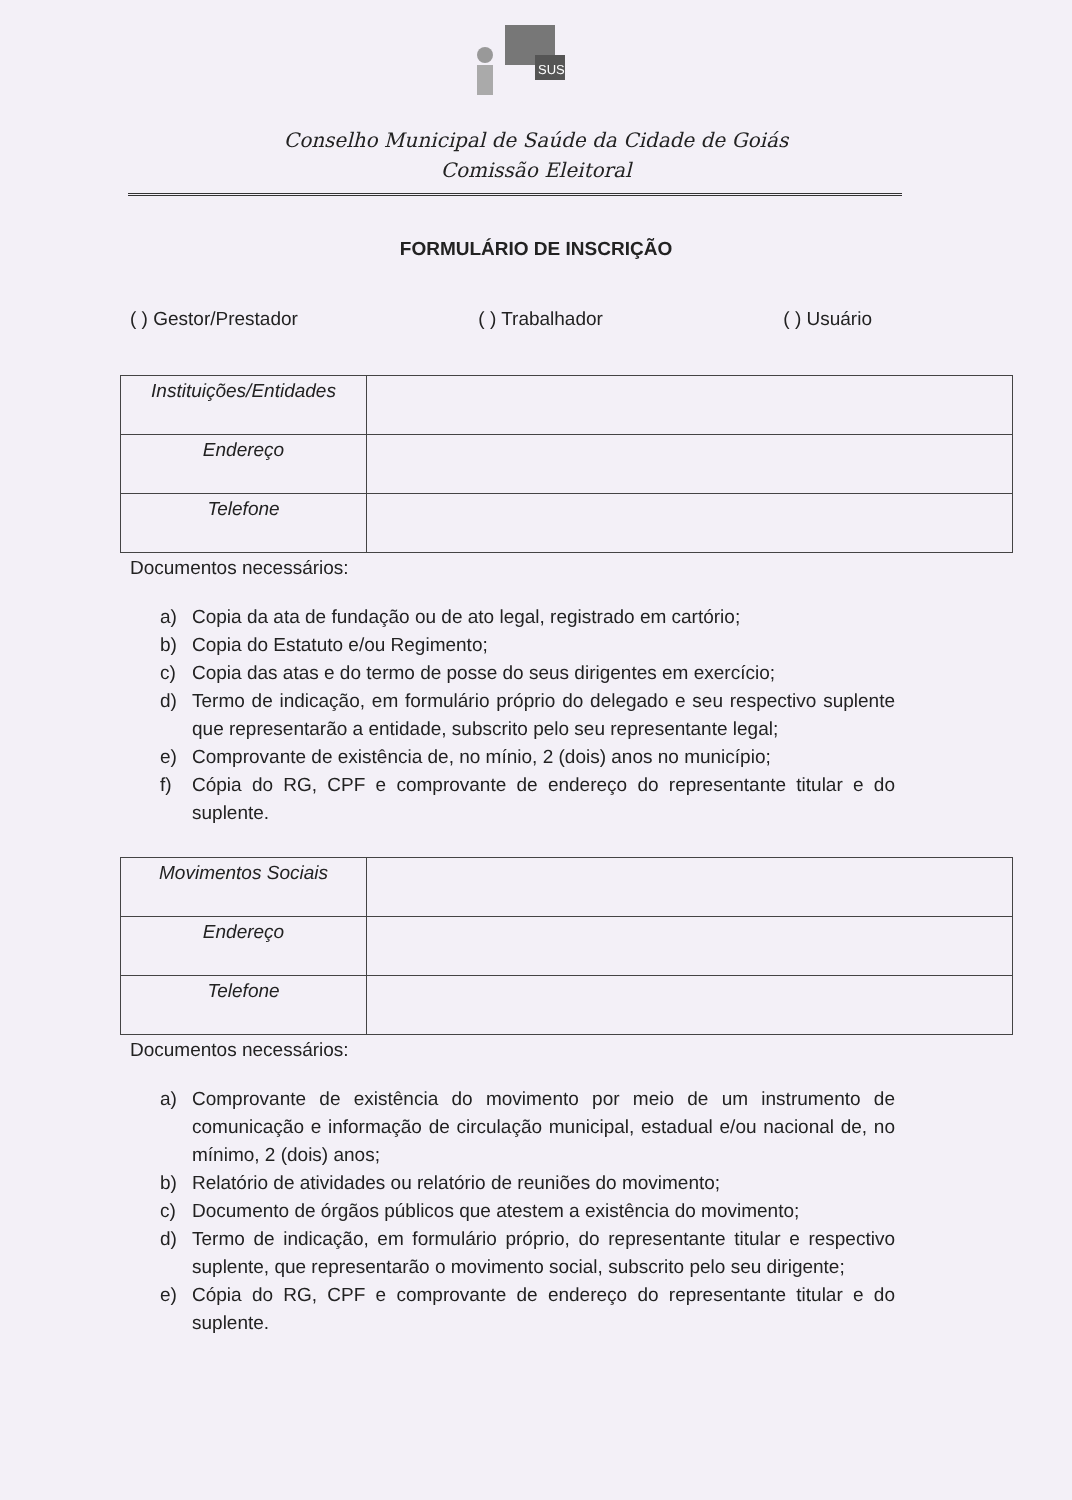SUS
Conselho Municipal de Saúde da Cidade de Goiás
Comissão Eleitoral
FORMULÁRIO DE INSCRIÇÃO
( ) Gestor/Prestador ( ) Trabalhador ( ) Usuário
| Instituições/Entidades | |
| Endereço | |
| Telefone | |
Documentos necessários:
a) Copia da ata de fundação ou de ato legal, registrado em cartório;
b) Copia do Estatuto e/ou Regimento;
c) Copia das atas e do termo de posse do seus dirigentes em exercício;
d) Termo de indicação, em formulário próprio do delegado e seu respectivo suplente que representarão a entidade, subscrito pelo seu representante legal;
e) Comprovante de existência de, no mínio, 2 (dois) anos no município;
f) Cópia do RG, CPF e comprovante de endereço do representante titular e do suplente.
| Movimentos Sociais | |
| Endereço | |
| Telefone | |
Documentos necessários:
a) Comprovante de existência do movimento por meio de um instrumento de comunicação e informação de circulação municipal, estadual e/ou nacional de, no mínimo, 2 (dois) anos;
b) Relatório de atividades ou relatório de reuniões do movimento;
c) Documento de órgãos públicos que atestem a existência do movimento;
d) Termo de indicação, em formulário próprio, do representante titular e respectivo suplente, que representarão o movimento social, subscrito pelo seu dirigente;
e) Cópia do RG, CPF e comprovante de endereço do representante titular e do suplente.